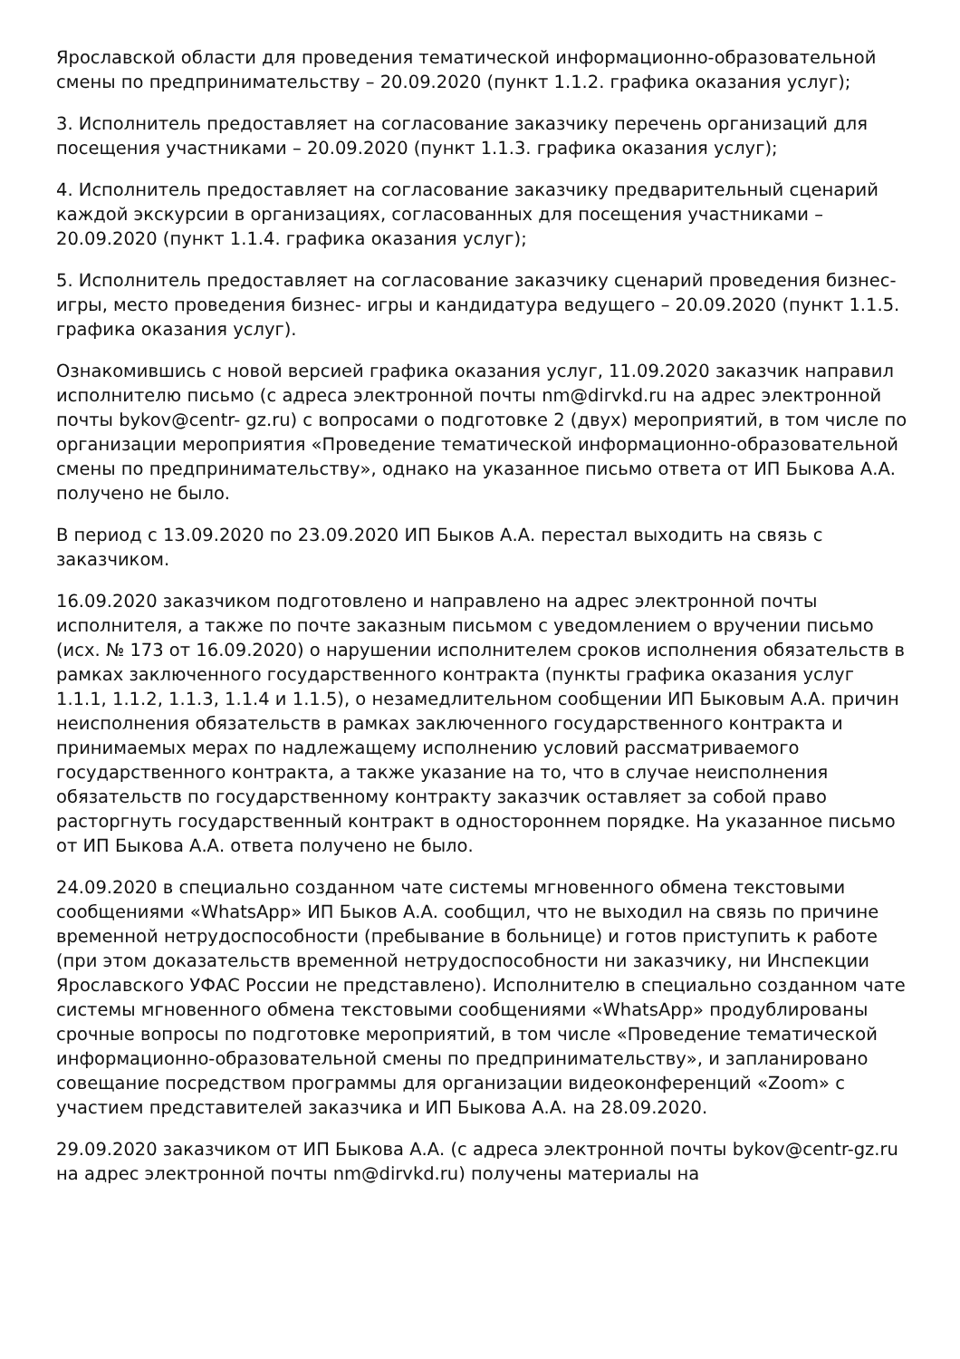Ярославской области для проведения тематической информационно-образовательной смены по предпринимательству – 20.09.2020 (пункт 1.1.2. графика оказания услуг);
3. Исполнитель предоставляет на согласование заказчику перечень организаций для посещения участниками – 20.09.2020 (пункт 1.1.3. графика оказания услуг);
4. Исполнитель предоставляет на согласование заказчику предварительный сценарий каждой экскурсии в организациях, согласованных для посещения участниками – 20.09.2020 (пункт 1.1.4. графика оказания услуг);
5. Исполнитель предоставляет на согласование заказчику сценарий проведения бизнес- игры, место проведения бизнес- игры и кандидатура ведущего – 20.09.2020 (пункт 1.1.5. графика оказания услуг).
Ознакомившись с новой версией графика оказания услуг, 11.09.2020 заказчик направил исполнителю письмо (с адреса электронной почты nm@dirvkd.ru на адрес электронной почты bykov@centr- gz.ru) с вопросами о подготовке 2 (двух) мероприятий, в том числе по организации мероприятия «Проведение тематической информационно-образовательной смены по предпринимательству», однако на указанное письмо ответа от ИП Быкова А.А. получено не было.
В период с 13.09.2020 по 23.09.2020 ИП Быков А.А. перестал выходить на связь с заказчиком.
16.09.2020 заказчиком подготовлено и направлено на адрес электронной почты исполнителя, а также по почте заказным письмом с уведомлением о вручении письмо (исх. № 173 от 16.09.2020) о нарушении исполнителем сроков исполнения обязательств в рамках заключенного государственного контракта (пункты графика оказания услуг 1.1.1, 1.1.2, 1.1.3, 1.1.4 и 1.1.5), о незамедлительном сообщении ИП Быковым А.А. причин неисполнения обязательств в рамках заключенного государственного контракта и принимаемых мерах по надлежащему исполнению условий рассматриваемого государственного контракта, а также указание на то, что в случае неисполнения обязательств по государственному контракту заказчик оставляет за собой право расторгнуть государственный контракт в одностороннем порядке. На указанное письмо от ИП Быкова А.А. ответа получено не было.
24.09.2020 в специально созданном чате системы мгновенного обмена текстовыми сообщениями «WhatsApp» ИП Быков А.А. сообщил, что не выходил на связь по причине временной нетрудоспособности (пребывание в больнице) и готов приступить к работе (при этом доказательств временной нетрудоспособности ни заказчику, ни Инспекции Ярославского УФАС России не представлено). Исполнителю в специально созданном чате системы мгновенного обмена текстовыми сообщениями «WhatsApp» продублированы срочные вопросы по подготовке мероприятий, в том числе «Проведение тематической информационно-образовательной смены по предпринимательству», и запланировано совещание посредством программы для организации видеоконференций «Zoom» с участием представителей заказчика и ИП Быкова А.А. на 28.09.2020.
29.09.2020 заказчиком от ИП Быкова А.А. (с адреса электронной почты bykov@centr-gz.ru на адрес электронной почты nm@dirvkd.ru) получены материалы на